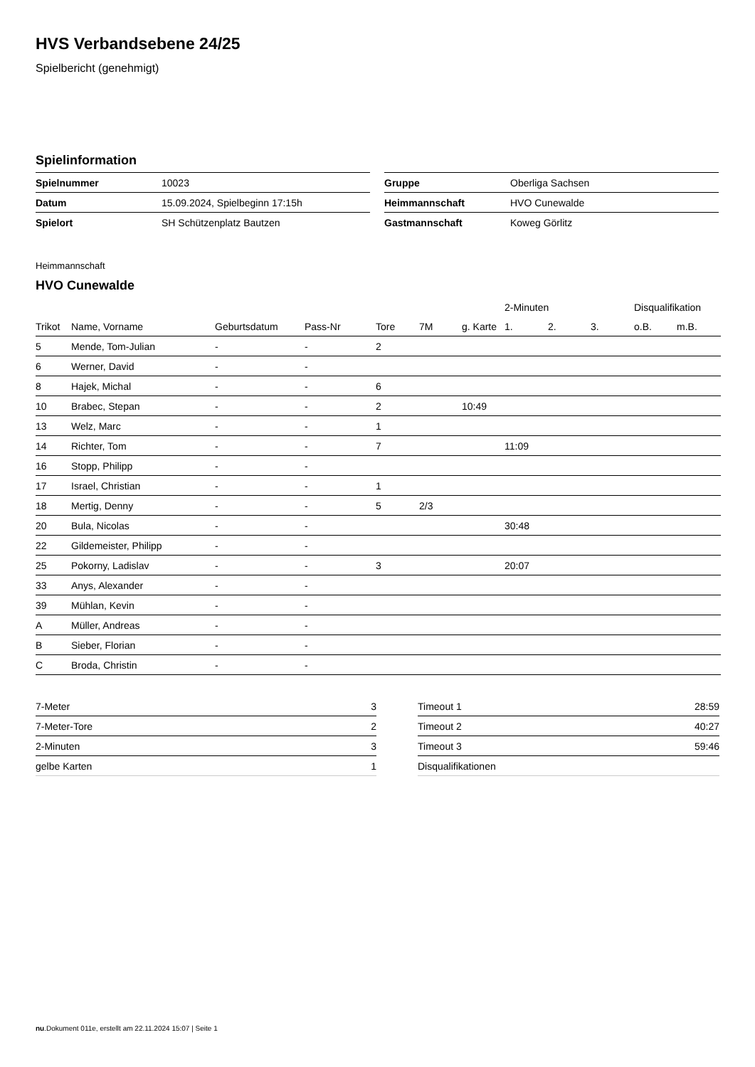HVS Verbandsebene 24/25
Spielbericht (genehmigt)
Spielinformation
| Spielnummer | 10023 |
| Datum | 15.09.2024, Spielbeginn 17:15h |
| Spielort | SH Schützenplatz Bautzen |
| Gruppe | Oberliga Sachsen |
| Heimmannschaft | HVO Cunewalde |
| Gastmannschaft | Koweg Görlitz |
Heimmannschaft
HVO Cunewalde
| | | | | | | | 2-Minuten | | | Disqualifikation | |
| --- | --- | --- | --- | --- | --- | --- | --- | --- | --- | --- | --- |
| Trikot | Name, Vorname | Geburtsdatum | Pass-Nr | Tore | 7M | g. Karte | 1. | 2. | 3. | o.B. | m.B. |
| 5 | Mende, Tom-Julian | - | - | 2 | | | | | | | |
| 6 | Werner, David | - | - | | | | | | | | |
| 8 | Hajek, Michal | - | - | 6 | | | | | | | |
| 10 | Brabec, Stepan | - | - | 2 | | 10:49 | | | | | |
| 13 | Welz, Marc | - | - | 1 | | | | | | | |
| 14 | Richter, Tom | - | - | 7 | | | 11:09 | | | | |
| 16 | Stopp, Philipp | - | - | | | | | | | | |
| 17 | Israel, Christian | - | - | 1 | | | | | | | |
| 18 | Mertig, Denny | - | - | 5 | 2/3 | | | | | | |
| 20 | Bula, Nicolas | - | - | | | | 30:48 | | | | |
| 22 | Gildemeister, Philipp | - | - | | | | | | | | |
| 25 | Pokorny, Ladislav | - | - | 3 | | | 20:07 | | | | |
| 33 | Anys, Alexander | - | - | | | | | | | | |
| 39 | Mühlan, Kevin | - | - | | | | | | | | |
| A | Müller, Andreas | - | - | | | | | | | | |
| B | Sieber, Florian | - | - | | | | | | | | |
| C | Broda, Christin | - | - | | | | | | | | |
| 7-Meter | 3 |
| 7-Meter-Tore | 2 |
| 2-Minuten | 3 |
| gelbe Karten | 1 |
| Timeout 1 | 28:59 |
| Timeout 2 | 40:27 |
| Timeout 3 | 59:46 |
| Disqualifikationen | |
nu.Dokument 011e, erstellt am 22.11.2024 15:07 | Seite 1